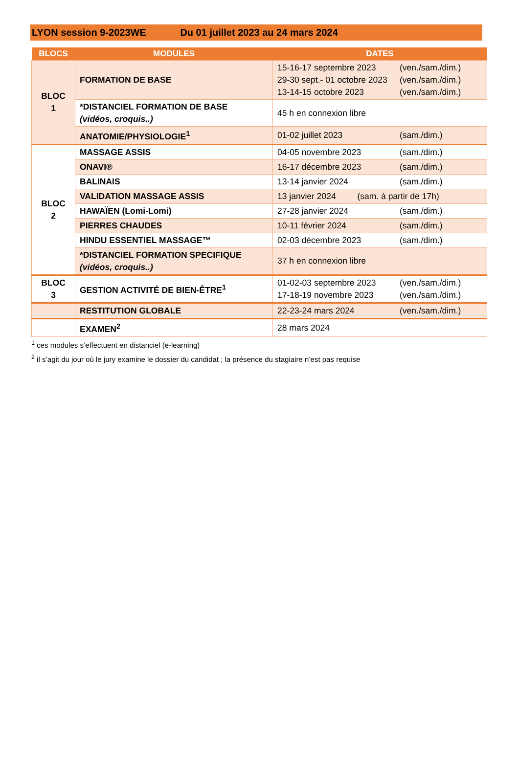LYON session 9-2023WE Du 01 juillet 2023 au 24 mars 2024
| BLOCS | MODULES | DATES |
| --- | --- | --- |
| BLOC 1 | FORMATION DE BASE | 15-16-17 septembre 2023 (ven./sam./dim.) 29-30 sept.- 01 octobre 2023 (ven./sam./dim.) 13-14-15 octobre 2023 (ven./sam./dim.) |
| | *DISTANCIEL FORMATION DE BASE (vidéos, croquis..) | 45 h en connexion libre |
| | ANATOMIE/PHYSIOLOGIE<sup>1</sup> | 01-02 juillet 2023 (sam./dim.) |
| BLOC 2 | MASSAGE ASSIS | 04-05 novembre 2023 (sam./dim.) |
| | ONAVI® | 16-17 décembre 2023 (sam./dim.) |
| | BALINAIS | 13-14 janvier 2024 (sam./dim.) |
| | VALIDATION MASSAGE ASSIS | 13 janvier 2024 (sam. à partir de 17h) |
| | HAWAÏEN (Lomi-Lomi) | 27-28 janvier 2024 (sam./dim.) |
| | PIERRES CHAUDES | 10-11 février 2024 (sam./dim.) |
| | HINDU ESSENTIEL MASSAGE™ | 02-03 décembre 2023 (sam./dim.) |
| | *DISTANCIEL FORMATION SPECIFIQUE (vidéos, croquis..) | 37 h en connexion libre |
| BLOC 3 | GESTION ACTIVITÉ DE BIEN-ÊTRE<sup>1</sup> | 01-02-03 septembre 2023 (ven./sam./dim.) 17-18-19 novembre 2023 (ven./sam./dim.) |
| | RESTITUTION GLOBALE | 22-23-24 mars 2024 (ven./sam./dim.) |
| | EXAMEN<sup>2</sup> | 28 mars 2024 |
<sup>1</sup> ces modules s’effectuent en distanciel (e-learning)
<sup>2</sup> il s’agit du jour où le jury examine le dossier du candidat ; la présence du stagiaire n’est pas requise